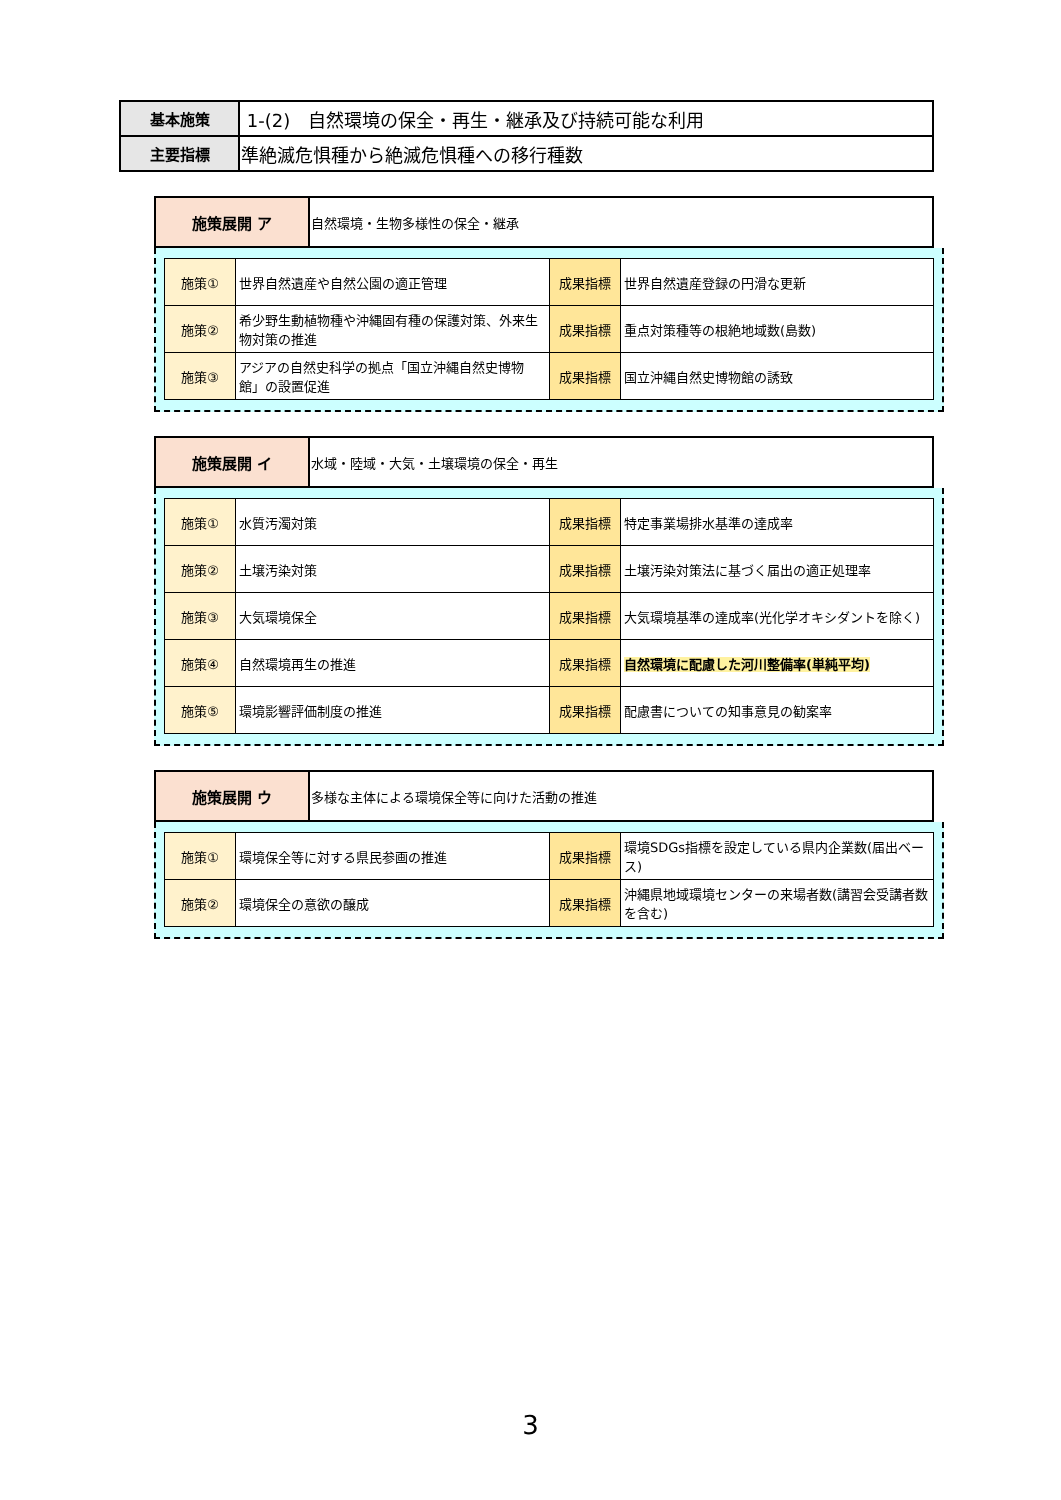| 基本施策 | 1-(2) 自然環境の保全・再生・継承及び持続可能な利用 |
| 主要指標 | 準絶滅危惧種から絶滅危惧種への移行種数 |
| 施策展開 ア | 自然環境・生物多様性の保全・継承 |
| 施策① | 世界自然遺産や自然公園の適正管理 | 成果指標 | 世界自然遺産登録の円滑な更新 |
| 施策② | 希少野生動植物種や沖縄固有種の保護対策、外来生物対策の推進 | 成果指標 | 重点対策種等の根絶地域数(島数) |
| 施策③ | アジアの自然史科学の拠点「国立沖縄自然史博物館」の設置促進 | 成果指標 | 国立沖縄自然史博物館の誘致 |
| 施策展開 イ | 水域・陸域・大気・土壌環境の保全・再生 |
| 施策① | 水質汚濁対策 | 成果指標 | 特定事業場排水基準の達成率 |
| 施策② | 土壌汚染対策 | 成果指標 | 土壌汚染対策法に基づく届出の適正処理率 |
| 施策③ | 大気環境保全 | 成果指標 | 大気環境基準の達成率(光化学オキシダントを除く) |
| 施策④ | 自然環境再生の推進 | 成果指標 | 自然環境に配慮した河川整備率(単純平均) |
| 施策⑤ | 環境影響評価制度の推進 | 成果指標 | 配慮書についての知事意見の勧案率 |
| 施策展開 ウ | 多様な主体による環境保全等に向けた活動の推進 |
| 施策① | 環境保全等に対する県民参画の推進 | 成果指標 | 環境SDGs指標を設定している県内企業数(届出ベース) |
| 施策② | 環境保全の意欲の醸成 | 成果指標 | 沖縄県地域環境センターの来場者数(講習会受講者数を含む) |
3